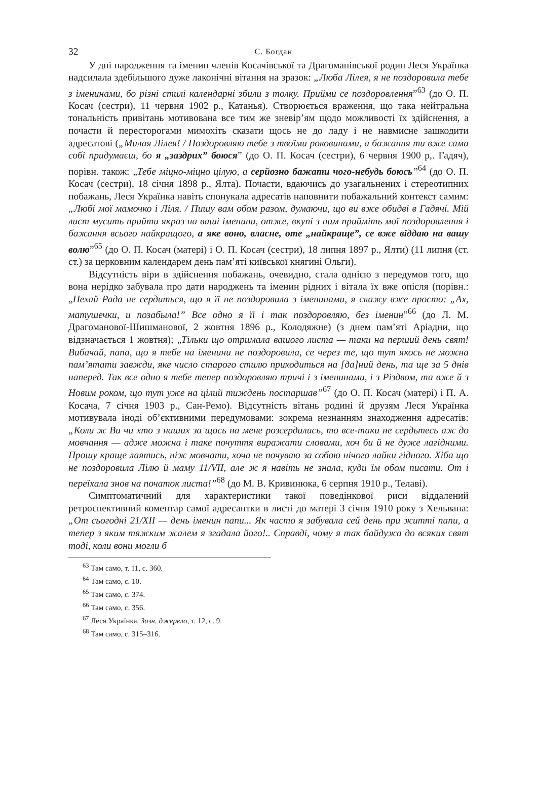32 С. Богдан
У дні народження та іменин членів Косачівської та Драгоманівської родин Леся Українка надсилала здебільшого дуже лаконічні вітання на зразок: „Люба Лілея, я не поздоровила тебе з іменинами, бо різні стилі календарні збили з толку. Прийми се поздоровлення”<sup>63</sup> (до О. П. Косач (сестри), 11 червня 1902 р., Катанья). Створюється враження, що така нейтральна тональність привітань мотивована все тим же зневір’ям щодо можливості їх здійснення, а почасти й пересторогами мимохіть сказати щось не до ладу і не навмисне зашкодити адресатові („Милая Лілея! / Поздоровляю тебе з твоїми роковинами, а бажання ти вже сама собі придумаєш, бо я „заздрих” боюся” (до О. П. Косач (сестри), 6 червня 1900 р,. Гадяч), порівн. також: „Тебе міцно-міцно цілую, а серйозно бажати чого-небудь боюсь”<sup>64</sup> (до О. П. Косач (сестри), 18 січня 1898 р., Ялта). Почасти, вдаючись до узагальнених і стереотипних побажань, Леся Українка навіть спонукала адресатів наповнити побажальний контекст самим: „Любі мої мамочко і Ліля. / Пишу вам обом разом, думаючи, що ви вже обидві в Гадячі. Мій лист мусить прийти якраз на ваші іменини, отже, вкупі з ним прийміть мої поздоровлення і бажання всього найкращого, а яке воно, власне, оте „найкраще”, се вже віддаю на вашу волю”<sup>65</sup> (до О. П. Косач (матері) і О. П. Косач (сестри), 18 липня 1897 р., Ялти) (11 липня (ст. ст.) за церковним календарем день пам’яті київської княгині Ольги).
Відсутність віри в здійснення побажань, очевидно, стала однією з передумов того, що вона нерідко забувала про дати народжень та іменин рідних і вітала їх вже опісля (порівн.: „Нехай Рада не сердиться, що я її не поздоровила з іменинами, я скажу вже просто: „Ах, матушечки, и позабыла!” Все одно я її і так поздоровляю, без іменин”<sup>66</sup> (до Л. М. Драгоманової-Шишманової, 2 жовтня 1896 р., Колодяжне) (з днем пам’яті Аріадни, що відзначається 1 жовтня); „Тільки що отримала вашого листа — таки на перший день свят! Вибачай, папа, що я тебе на іменини не поздоровила, се через те, що тут якось не можна пам’ятати завжди, яке число старого стилю приходиться на [да]ний день, та ще за 5 днів наперед. Так все одно я тебе тепер поздоровляю тричі і з іменинами, і з Різдвом, та вже й з Новим роком, що тут уже на цілий тиждень постаршав”<sup>67</sup> (до О. П. Косач (матері) і П. А. Косача, 7 січня 1903 р., Сан-Ремо). Відсутність вітань родині й друзям Леся Українка мотивувала іноді об’єктивними передумовами: зокрема незнанням знаходження адресатів: „Коли ж Ви чи хто з наших за щось на мене розсердились, то все-таки не сердьтесь аж до мовчання — адже можна і таке почуття виражати словами, хоч би й не дуже лагідними. Прошу краще лаятись, ніж мовчати, хоча не почуваю за собою нічого лайки гідного. Хіба що не поздоровила Лілю й маму 11/VII, але ж я навіть не знала, куди їм обом писати. От і переїхала знов на початок листа!”<sup>68</sup> (до М. В. Кривинюка, 6 серпня 1910 р., Телаві).
Симптоматичний для характеристики такої поведінкової риси віддалений ретроспективний коментар самої адресантки в листі до матері 3 січня 1910 року з Хельвана: „От сьогодні 21/XII — день іменин папи... Як часто я забувала сей день при житті папи, а тепер з яким тяжким жалем я згадала його!.. Справді, чому я так байдужа до всяких свят тоді, коли вони могли б
<sup>63</sup> Там само, т. 11, с. 360.
<sup>64</sup> Там само, с. 10.
<sup>65</sup> Там само, с. 374.
<sup>66</sup> Там само, с. 356.
<sup>67</sup> Леся Українка, Зазн. джерело, т. 12, с. 9.
<sup>68</sup> Там само, с. 315–316.